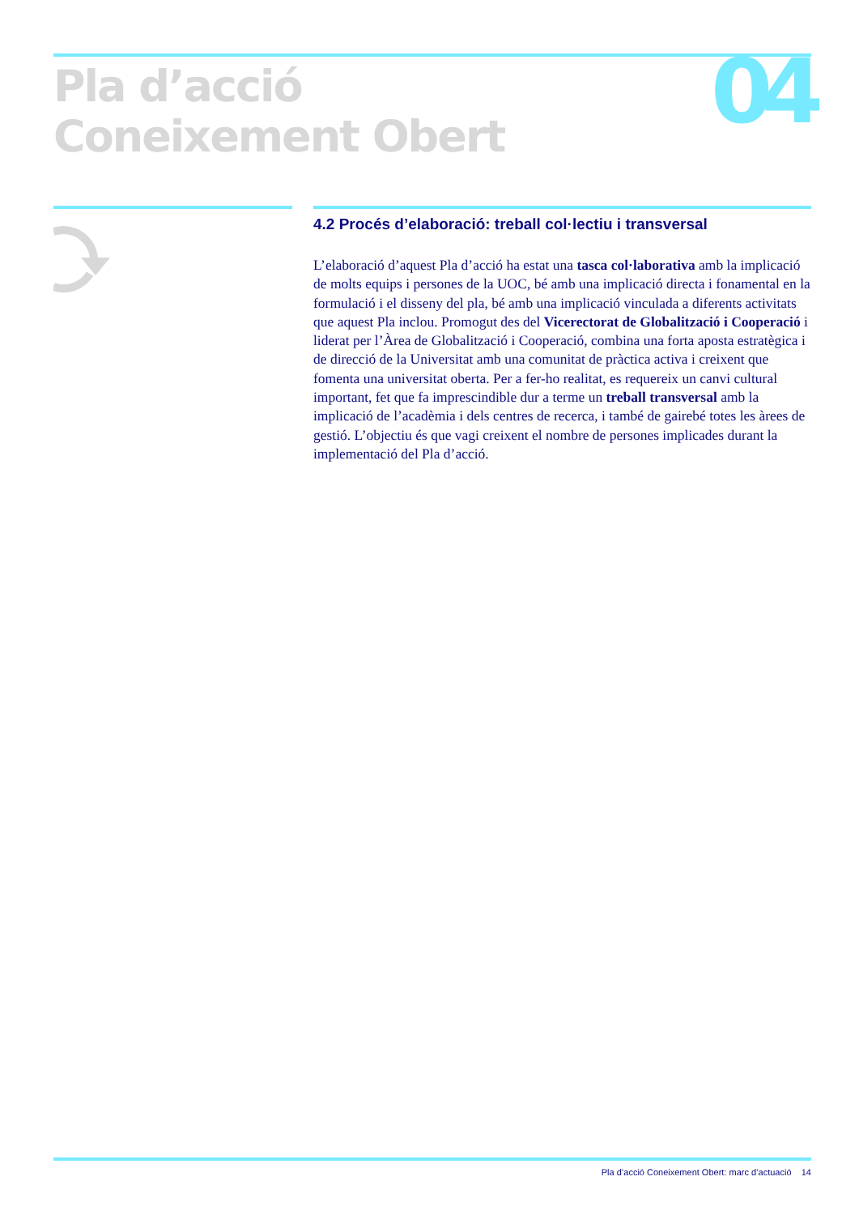Pla d’acció
Coneixement Obert
04
4.2 Procés d’elaboració: treball col·lectiu i transversal
L’elaboració d’aquest Pla d’acció ha estat una tasca col·laborativa amb la implicació de molts equips i persones de la UOC, bé amb una implicació directa i fonamental en la formulació i el disseny del pla, bé amb una implicació vinculada a diferents activitats que aquest Pla inclou. Promogut des del Vicerectorat de Globalització i Cooperació i liderat per l’Àrea de Globalització i Cooperació, combina una forta aposta estratègica i de direcció de la Universitat amb una comunitat de pràctica activa i creixent que fomenta una universitat oberta. Per a fer-ho realitat, es requereix un canvi cultural important, fet que fa imprescindible dur a terme un treball transversal amb la implicació de l’acadèmia i dels centres de recerca, i també de gairebé totes les àrees de gestió. L’objectiu és que vagi creixent el nombre de persones implicades durant la implementació del Pla d’acció.
Pla d’acció Coneixement Obert: marc d’actuació 14